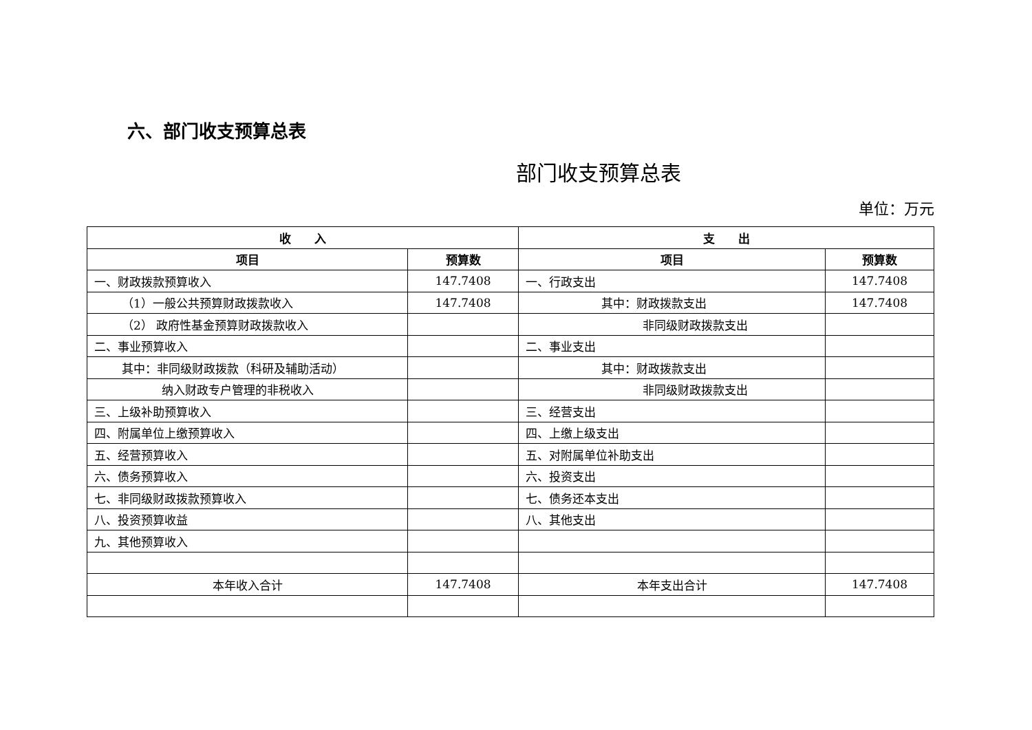六、部门收支预算总表
部门收支预算总表
单位：万元
| 收 入 | | 支 出 | |
| --- | --- | --- | --- |
| 项目 | 预算数 | 项目 | 预算数 |
| 一、财政拨款预算收入 | 147.7408 | 一、行政支出 | 147.7408 |
| （1）一般公共预算财政拨款收入 | 147.7408 | 其中：财政拨款支出 | 147.7408 |
| （2） 政府性基金预算财政拨款收入 | | 非同级财政拨款支出 | |
| 二、事业预算收入 | | 二、事业支出 | |
| 其中：非同级财政拨款（科研及辅助活动） | | 其中：财政拨款支出 | |
| 纳入财政专户管理的非税收入 | | 非同级财政拨款支出 | |
| 三、上级补助预算收入 | | 三、经营支出 | |
| 四、附属单位上缴预算收入 | | 四、上缴上级支出 | |
| 五、经营预算收入 | | 五、对附属单位补助支出 | |
| 六、债务预算收入 | | 六、投资支出 | |
| 七、非同级财政拨款预算收入 | | 七、债务还本支出 | |
| 八、投资预算收益 | | 八、其他支出 | |
| 九、其他预算收入 | | | |
| 本年收入合计 | 147.7408 | 本年支出合计 | 147.7408 |